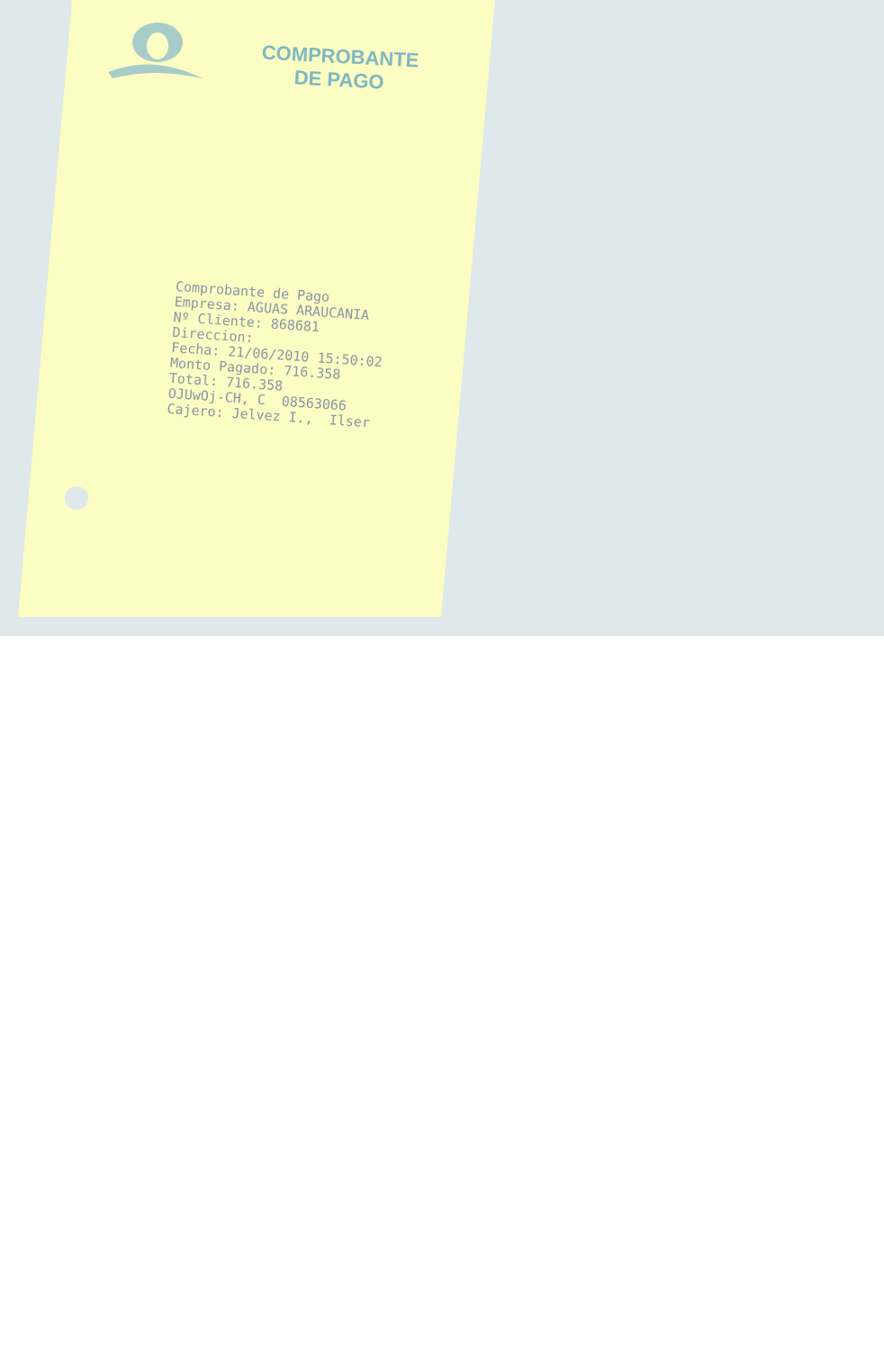COMPROBANTE
DE PAGO
Comprobante de Pago Empresa: AGUAS ARAUCANIA Nº Cliente: 868681 Direccion: Fecha: 21/06/2010 15:50:02 Monto Pagado: 716.358 Total: 716.358 OJUwOj-CH, C 08563066 Cajero: Jelvez I., Ilser